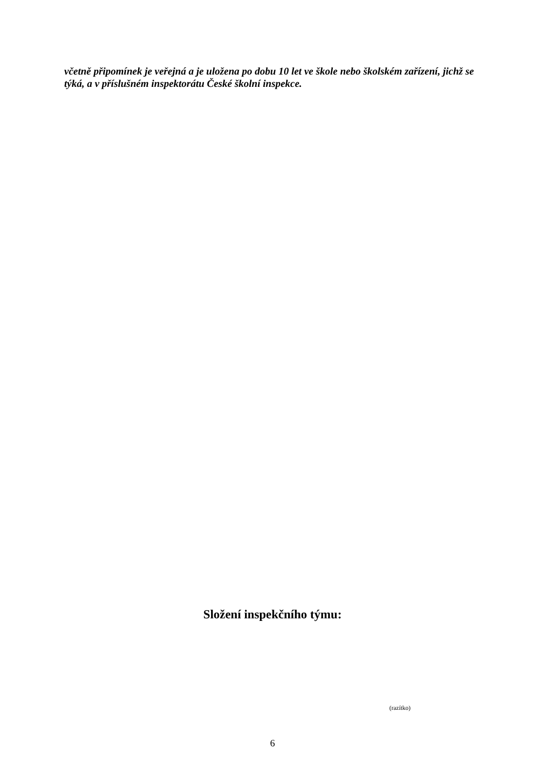včetně připomínek je veřejná a je uložena po dobu 10 let ve škole nebo školském zařízení, jichž se týká, a v příslušném inspektorátu České školní inspekce.
Složení inspekčního týmu:
(razítko)
6